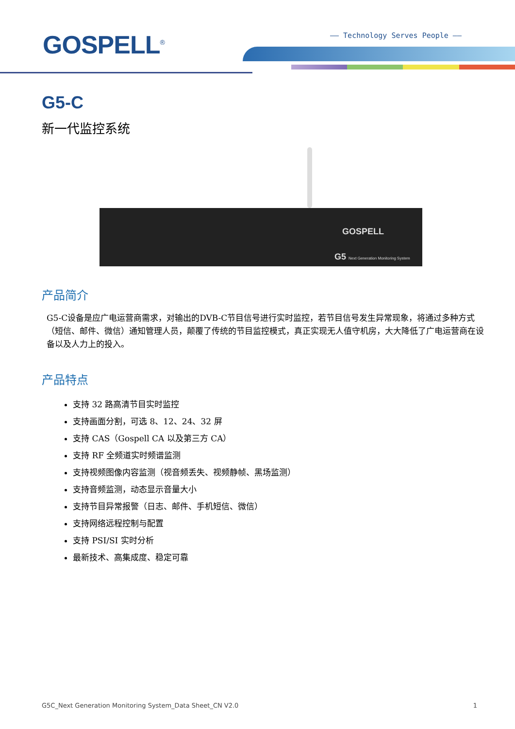GOSPELL<sup>®</sup> —— Technology Serves People ——
G5-C
新一代监控系统
GOSPELL
G5 Next Generation Monitoring System
产品简介
G5-C设备是应广电运营商需求，对输出的DVB-C节目信号进行实时监控，若节目信号发生异常现象，将通过多种方式（短信、邮件、微信）通知管理人员，颠覆了传统的节目监控模式，真正实现无人值守机房，大大降低了广电运营商在设备以及人力上的投入。
产品特点
支持 32 路高清节目实时监控
支持画面分割，可选 8、12、24、32 屏
支持 CAS（Gospell CA 以及第三方 CA）
支持 RF 全频道实时频谱监测
支持视频图像内容监测（视音频丢失、视频静帧、黑场监测）
支持音频监测，动态显示音量大小
支持节目异常报警（日志、邮件、手机短信、微信）
支持网络远程控制与配置
支持 PSI/SI 实时分析
最新技术、高集成度、稳定可靠
G5C_Next Generation Monitoring System_Data Sheet_CN V2.0 1